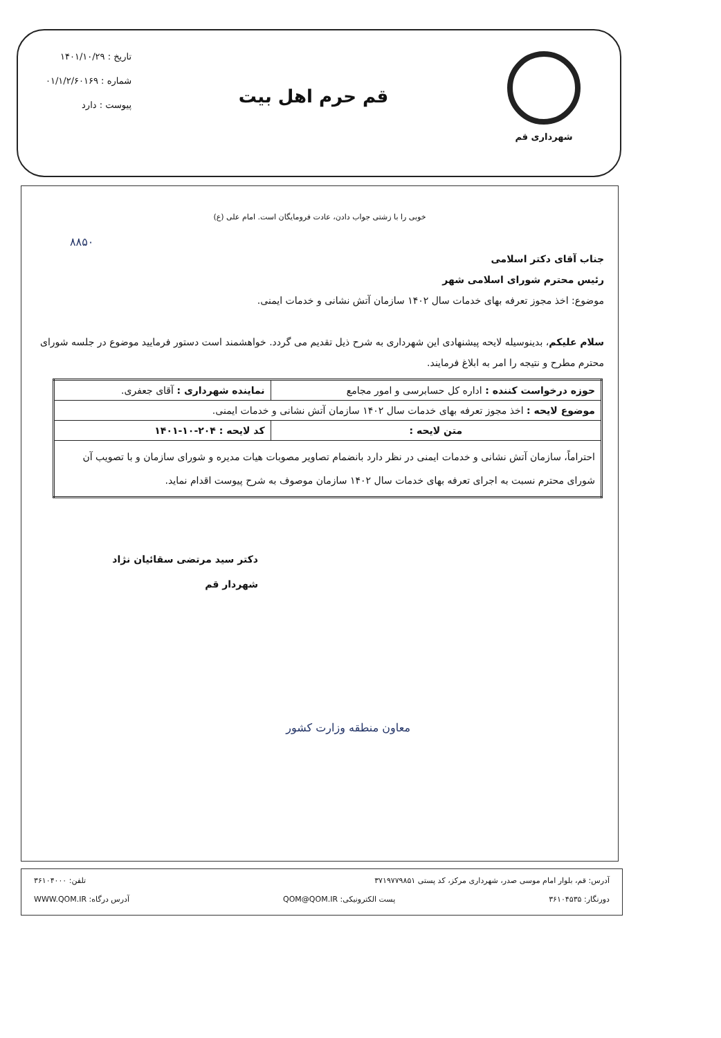شهرداری قم
قم حرم اهل بیت
تاریخ : ۱۴۰۱/۱۰/۲۹
شماره : ۰۱/۱/۲/۶۰۱۶۹
پیوست : دارد
خوبی را با زشتی جواب دادن، عادت فرومایگان است. امام علی (ع)
۸۸۵۰
جناب آقای دکتر اسلامی
رئیس محترم شورای اسلامی شهر
موضوع: اخذ مجوز تعرفه بهای خدمات سال ۱۴۰۲ سازمان آتش نشانی و خدمات ایمنی.
سلام علیکم، بدینوسیله لایحه پیشنهادی این شهرداری به شرح ذیل تقدیم می گردد. خواهشمند است دستور فرمایید موضوع در جلسه شورای محترم مطرح و نتیجه را امر به ابلاغ فرمایند.
| حوزه درخواست کننده : اداره کل حسابرسی و امور مجامع | نماینده شهرداری : آقای جعفری. |
| موضوع لایحه : اخذ مجوز تعرفه بهای خدمات سال ۱۴۰۲ سازمان آتش نشانی و خدمات ایمنی. | |
| متن لایحه : | کد لایحه : ۲۰۴-۱۰-۱۴۰۱ |
| احتراماً، سازمان آتش نشانی و خدمات ایمنی در نظر دارد بانضمام تصاویر مصوبات هیات مدیره و شورای سازمان و با تصویب آن شورای محترم نسبت به اجرای تعرفه بهای خدمات سال ۱۴۰۲ سازمان موصوف به شرح پیوست اقدام نماید. | |
دکتر سید مرتضی سقائیان نژاد
شهردار قم
معاون منطقه وزارت کشور
آدرس: قم، بلوار امام موسی صدر، شهرداری مرکز، کد پستی ۳۷۱۹۷۷۹۸۵۱ تلفن: ۳۶۱۰۴۰۰۰
دورنگار: ۳۶۱۰۴۵۳۵ پست الکترونیکی: QOM@QOM.IR آدرس درگاه: WWW.QOM.IR